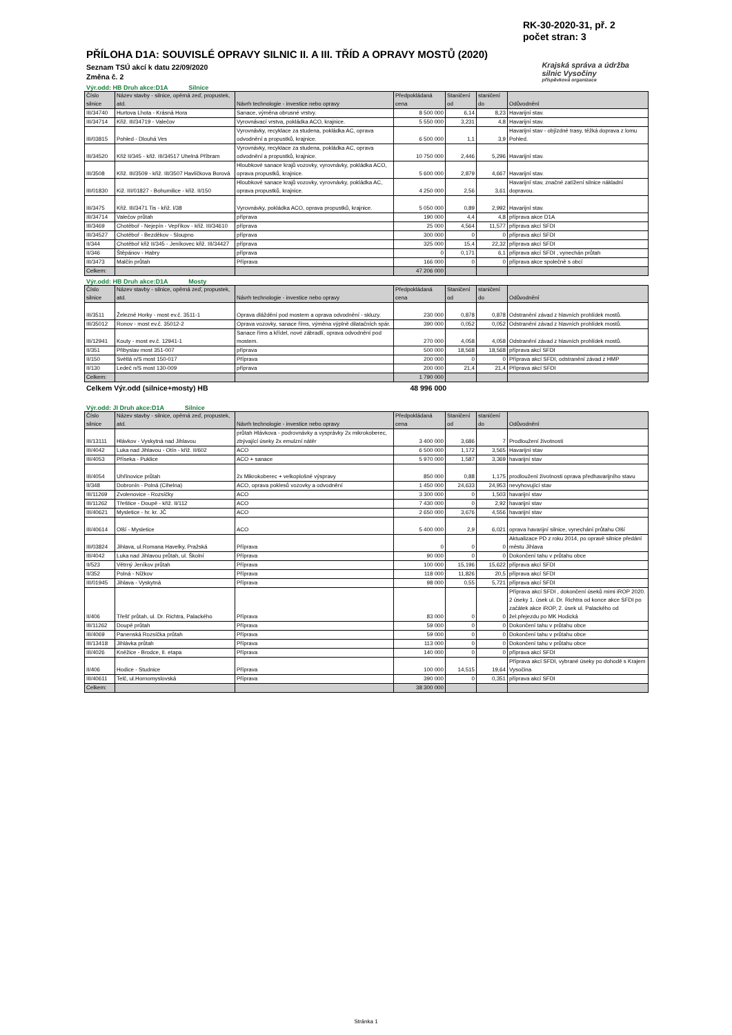RK-30-2020-31, př. 2
počet stran: 3
PŘÍLOHA D1A: SOUVISLÉ OPRAVY SILNIC II. A III. TŘÍD A OPRAVY MOSTŮ (2020)
Seznam TSÚ akcí k datu 22/09/2020
Změna č. 2
Krajská správa a údržba
silnic Vysočiny
příspěvková organizace
Výr.odd: HB Druh akce:D1A Silnice
| Číslo silnice | Název stavby - silnice, opěrná zeď, propustek, atd. | Návrh technologie - investice nebo opravy | Předpokládaná cena | Staničení od | staničení do | Odůvodnění |
| --- | --- | --- | --- | --- | --- | --- |
| III/34740 | Hurtova Lhota - Krásná Hora | Sanace, výměna obrusné vrstvy. | 8 500 000 | 6,14 | 8,23 | Havarijní stav. |
| III/34714 | Křiž. III/34719 - Valečov | Vyrovnávací vrstva, pokládka ACO, krajnice. | 5 550 000 | 3,231 | 4,8 | Havarijní stav. |
| III/03815 | Pohled - Dlouhá Ves | Vyrovnávky, recyklace za studena, pokládka AC, oprava odvodnění a propustků, krajnice. | 6 500 000 | 1,1 | 3,9 | Havarijní stav - objízdné trasy, těžká doprava z lomu Pohled. |
| III/34520 | Křiž II/345 - křiž. III/34517 Uhelná Příbram | Vyrovnávky, recyklace za studena, pokládka AC, oprava odvodnění a propustků, krajnice. | 10 750 000 | 2,446 | 5,296 | Havarijní stav. |
| III/3508 | Křiž. III/3509 - křiž. III/3507 Havlíčkova Borová | Hloubkové sanace krajů vozovky, vyrovnávky, pokládka ACO, oprava propustků, krajnice. | 5 600 000 | 2,879 | 4,667 | Havarijní stav. |
| III/01830 | Kiž. III/01827 - Bohumilice - křiž. II/150 | Hloubkové sanace krajů vozovky, vyrovnávky, pokládka AC, oprava propustků, krajnice. | 4 250 000 | 2,56 | 3,61 | Havarijní stav, značné zatížení silnice nákladní dopravou. |
| III/3475 | Křiž. III/3471 Tis - křiž. I/38 | Vyrovnávky, pokládka ACO, oprava propustků, krajnice. | 5 050 000 | 0,89 | 2,992 | Havarijní stav. |
| III/34714 | Valečov průtah | příprava | 190 000 | 4,4 | 4,8 | příprava akce D1A |
| III/3469 | Chotěboř - Nejepín - Vepříkov - křiž. III/34610 | příprava | 25 000 | 4,564 | 11,577 | příprava akcí SFDI |
| III/34527 | Chotěboř - Bezděkov - Sloupno | příprava | 300 000 | 0 | 0 | příprava akcí SFDI |
| II/344 | Chotěboř křiž II/345 - Jeníkovec křiž. III/34427 | příprava | 325 000 | 15,4 | 22,32 | příprava akcí SFDI |
| II/346 | Štěpánov - Habry | příprava | 0 | 0,171 | 6,1 | příprava akcí SFDI , vynechán průtah |
| III/3473 | Malčín průtah | Příprava | 166 000 | 0 | 0 | příprava akce společně s obcí |
| Celkem: | | | 47 206 000 | | | |
Výr.odd: HB Druh akce:D1A Mosty
| Číslo silnice | Název stavby - silnice, opěrná zeď, propustek, atd. | Návrh technologie - investice nebo opravy | Předpokládaná cena | Staničení od | staničení do | Odůvodnění |
| --- | --- | --- | --- | --- | --- | --- |
| III/3511 | Železné Horky - most ev.č. 3511-1 | Oprava dláždění pod mostem a oprava odvodnění - skluzy. | 230 000 | 0,878 | 0,878 | Odstranění závad z hlavních prohlídek mostů. |
| III/35012 | Ronov - most ev.č. 35012-2 | Oprava vozovky, sanace říms, výměna výplně dilatačních spár. | 390 000 | 0,052 | 0,052 | Odstranění závad z hlavních prohlídek mostů. |
| III/12941 | Kouty - most ev.č. 12941-1 | Sanace říms a křídel, nové zábradlí, oprava odvodnění pod mostem. | 270 000 | 4,058 | 4,058 | Odstranění závad z hlavních prohlídek mostů. |
| II/351 | Přibyslav most 351-007 | příprava | 500 000 | 18,568 | 18,568 | příprava akcí SFDI |
| II/150 | Světlá n/S most 150-017 | Příprava | 200 000 | 0 | 0 | Příprava akcí SFDI, odstranění závad z HMP |
| II/130 | Ledeč n/S most 130-009 | příprava | 200 000 | 21,4 | 21,4 | Příprava akcí SFDI |
| Celkem: | | | 1 790 000 | | | |
Celkem Výr.odd (silnice+mosty) HB 48 996 000
Výr.odd: JI Druh akce:D1A Silnice
| Číslo silnice | Název stavby - silnice, opěrná zeď, propustek, atd. | Návrh technologie - investice nebo opravy | Předpokládaná cena | Staničení od | staničení do | Odůvodnění |
| --- | --- | --- | --- | --- | --- | --- |
| III/13111 | Hlávkov - Vyskytná nad Jihlavou | průtah Hlávkova - podrovnávky a vysprávky 2x mikrokoberec, zbývající úseky 2x emulzní nátěr | 3 400 000 | 3,686 | 7 | Prodloužení životnosti |
| III/4042 | Luka nad Jihlavou - Otín - křiž. II/602 | ACO | 6 500 000 | 1,172 | 3,565 | Havarijní stav |
| III/4053 | Příseka - Puklice | ACO + sanace | 5 970 000 | 1,587 | 3,369 | havarijní stav |
| III/4054 | Uhřínovice průtah | 2x Mikrokoberec + velkoplošné výspravy | 850 000 | 0,88 | 1,175 | prodloužení životnosti oprava předhavarijního stavu |
| II/348 | Dobronín - Polná (Cihelna) | ACO, oprava poklesů vozovky a odvodnění | 1 450 000 | 24,633 | 24,953 | nevyhovující stav |
| III/11269 | Zvolenovice - Rozsíčky | ACO | 3 300 000 | 0 | 1,503 | havarijní stav |
| III/11262 | Třeštice - Doupě - křiž. II/112 | ACO | 7 430 000 | 0 | 2,92 | havarijní stav |
| III/40621 | Mysletice - hr. kr. JČ | ACO | 2 650 000 | 3,676 | 4,556 | havarijní stav |
| III/40614 | Olší - Mysletice | ACO | 5 400 000 | 2,9 | 6,021 | oprava havarijní silnice, vynechání průtahu Olší |
| III/03824 | Jihlava, ul.Romana Havelky, Pražská | Příprava | 0 | 0 | 0 | Aktualizace PD z roku 2014, po opravě silnice předání městu Jihlava |
| III/4042 | Luka nad Jihlavou průtah, ul. Školní | Příprava | 90 000 | 0 | 0 | Dokončení tahu v průtahu obce |
| II/523 | Větrný Jeníkov průtah | Příprava | 100 000 | 15,196 | 15,622 | příprava akcí SFDI |
| II/352 | Polná - Nížkov | Příprava | 118 000 | 11,826 | 20,5 | příprava akcí SFDI |
| III/01945 | Jihlava - Vyskytná | Příprava | 98 000 | 0,55 | 5,721 | příprava akcí SFDI |
| II/406 | Třešť průtah, ul. Dr. Richtra, Palackého | Příprava | 83 000 | 0 | 0 | Příprava akcí SFDI , dokončení úseků mimi iROP 2020. 2 úseky 1. úsek ul. Dr. Richtra od konce akce SFDI po začátek akce iROP, 2. úsek ul. Palackého od žel.přejezdu po MK Hodická |
| III/11262 | Doupě průtah | Příprava | 59 000 | 0 | 0 | Dokončení tahu v průtahu obce |
| III/4069 | Panenská Rozsíčka průtah | Příprava | 59 000 | 0 | 0 | Dokončení tahu v průtahu obce |
| III/13418 | Jihlávka průtah | Příprava | 113 000 | 0 | 0 | Dokončení tahu v průtahu obce |
| III/4026 | Kněžice - Brodce, II. etapa | Příprava | 140 000 | 0 | 0 | příprava akcí SFDI |
| II/406 | Hodice - Studnice | Příprava | 100 000 | 14,515 | 19,64 | Příprava akcí SFDI, vybrané úseky po dohodě s Krajem Vysočina |
| III/40611 | Telč, ul.Hornomyslovská | Příprava | 390 000 | 0 | 0,351 | příprava akcí SFDI |
| Celkem: | | | 38 300 000 | | | |
Stránka 1